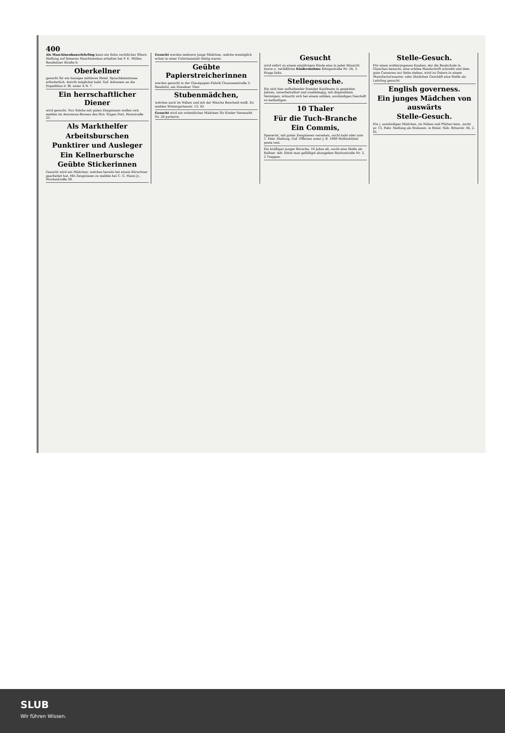400
Als Maschinenbauerlehrling kann ein Sohn rechtlicher Eltern Stellung auf feineren Maschinenbau erhalten bei F. E. Müller, Reudnitzer Straße 6.
Oberkellner
gesucht für ein hiesiges mittleres Hotel. Sprachkenntnisse erforderlich. Antritt möglichst bald. Gef. Adressen an die Expedition d. Bl. unter A N. 7.
Ein herrschaftlicher Diener
wird gesucht. Nur Solche mit guten Zeugnissen wollen sich melden im Annoncen-Bureau des Hrn. Eugen Fort, Hainstraße 25.
Als Markthelfer
Arbeitsburschen
Punktirer und Ausleger
Ein Kellnerbursche
Geübte Stickerinnen
Gesucht wird ein Mädchen, welches bereits bei einem Kürschner gearbeitet hat. Mit Zeugnissen zu melden bei C. G. Mann jr., Nicolaistraße 39.
Gesucht werden mehrere junge Mädchen, welche womöglich schon in einer Colorixanstalt thätig waren.
Geübte Papierstreicherinnen
werden gesucht in der Glacépapier-Fabrik Chausseestraße 3, Reudnitz, am Dresdner Thor.
Stubenmädchen,
welches auch im Nähen und mit der Wäsche Bescheid weiß. Zu melden Wintergartenstr. 13, III.
Gesucht wird ein ordentliches Mädchen für Kinder Neumarkt Nr. 28 parterre.
Gesucht
wird sofort zu einem einjährigen Kinde eine in jeder Hinsicht brave u. verläßliche Kindermuhme Königsstraße Nr. 26, 3. Etage links.
Stellegesuche.
Ein sich hier aufhaltender fremder Kaufmann in gesetzten Jahren, unverheirathet und unabhängig, mit disponiblem Vermögen, wünscht sich bei einem soliden, anständigen Geschäft zu betheiligen.
10 Thaler
Für die Tuch-Branche
Ein Commis,
Spezerist, mit guten Zeugnissen versehen, sucht bald oder zum 1. Febr. Stellung. Gef. Offerten unter J. B. 1000 Wolfenbüttel poste rest.
Ein kräftiger junger Bursche, 16 Jahre alt, sucht eine Stelle als Kellner. Adr. bittet man gefälligst abzugeben Reichsstraße Nr. 5, 2 Treppen.
Stelle-Gesuch.
Für einen wohlerzogenen Knaben, der die Realschule in Glauchau besucht, eine schöne Handschrift schreibt und dem gute Censuren zur Seite stehen, wird zu Ostern in einem Manufacturwaaren- oder ähnlichen Geschäft eine Stelle als Lehrling gesucht.
English governess.
Ein junges Mädchen von auswärts
Stelle-Gesuch.
Ein j. anständiges Mädchen, im Nähen und Plätten bew., sucht pr. 15. Febr. Stellung als Stubenm. in Hotel. Näh. Ritterstr. 46, 2. Et.
SLUB
Wir führen Wissen.